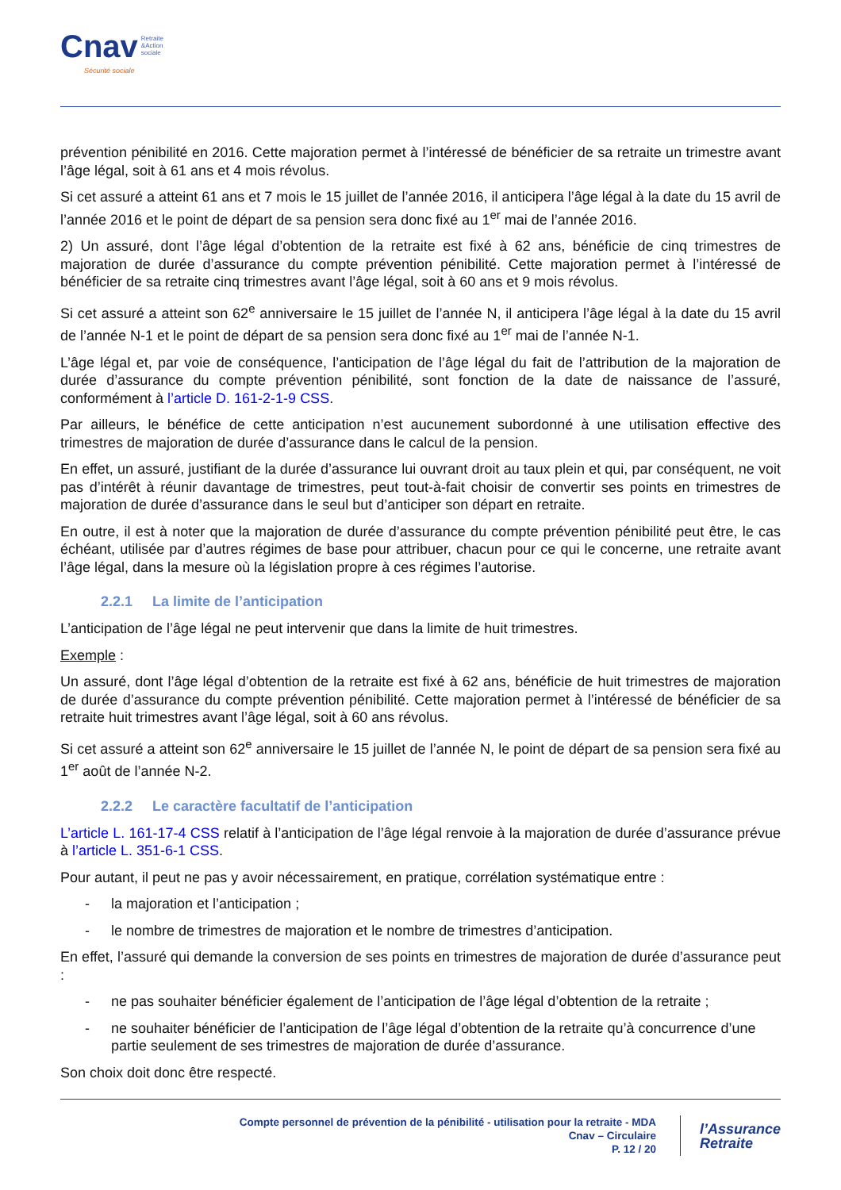Cnav Retraite
&Action
sociale
Sécurité sociale
prévention pénibilité en 2016. Cette majoration permet à l’intéressé de bénéficier de sa retraite un trimestre avant l’âge légal, soit à 61 ans et 4 mois révolus.
Si cet assuré a atteint 61 ans et 7 mois le 15 juillet de l’année 2016, il anticipera l’âge légal à la date du 15 avril de l’année 2016 et le point de départ de sa pension sera donc fixé au 1<sup>er</sup> mai de l’année 2016.
2) Un assuré, dont l’âge légal d’obtention de la retraite est fixé à 62 ans, bénéficie de cinq trimestres de majoration de durée d’assurance du compte prévention pénibilité. Cette majoration permet à l’intéressé de bénéficier de sa retraite cinq trimestres avant l’âge légal, soit à 60 ans et 9 mois révolus.
Si cet assuré a atteint son 62<sup>e</sup> anniversaire le 15 juillet de l’année N, il anticipera l’âge légal à la date du 15 avril de l’année N-1 et le point de départ de sa pension sera donc fixé au 1<sup>er</sup> mai de l’année N-1.
L’âge légal et, par voie de conséquence, l’anticipation de l’âge légal du fait de l’attribution de la majoration de durée d’assurance du compte prévention pénibilité, sont fonction de la date de naissance de l’assuré, conformément à l’article D. 161-2-1-9 CSS.
Par ailleurs, le bénéfice de cette anticipation n’est aucunement subordonné à une utilisation effective des trimestres de majoration de durée d’assurance dans le calcul de la pension.
En effet, un assuré, justifiant de la durée d’assurance lui ouvrant droit au taux plein et qui, par conséquent, ne voit pas d’intérêt à réunir davantage de trimestres, peut tout-à-fait choisir de convertir ses points en trimestres de majoration de durée d’assurance dans le seul but d’anticiper son départ en retraite.
En outre, il est à noter que la majoration de durée d’assurance du compte prévention pénibilité peut être, le cas échéant, utilisée par d’autres régimes de base pour attribuer, chacun pour ce qui le concerne, une retraite avant l’âge légal, dans la mesure où la législation propre à ces régimes l’autorise.
2.2.1 La limite de l’anticipation
L’anticipation de l’âge légal ne peut intervenir que dans la limite de huit trimestres.
Exemple :
Un assuré, dont l’âge légal d’obtention de la retraite est fixé à 62 ans, bénéficie de huit trimestres de majoration de durée d’assurance du compte prévention pénibilité. Cette majoration permet à l’intéressé de bénéficier de sa retraite huit trimestres avant l’âge légal, soit à 60 ans révolus.
Si cet assuré a atteint son 62<sup>e</sup> anniversaire le 15 juillet de l’année N, le point de départ de sa pension sera fixé au 1<sup>er</sup> août de l’année N-2.
2.2.2 Le caractère facultatif de l’anticipation
L’article L. 161-17-4 CSS relatif à l’anticipation de l’âge légal renvoie à la majoration de durée d’assurance prévue à l’article L. 351-6-1 CSS.
Pour autant, il peut ne pas y avoir nécessairement, en pratique, corrélation systématique entre :
- la majoration et l’anticipation ;
- le nombre de trimestres de majoration et le nombre de trimestres d’anticipation.
En effet, l’assuré qui demande la conversion de ses points en trimestres de majoration de durée d’assurance peut :
- ne pas souhaiter bénéficier également de l’anticipation de l’âge légal d’obtention de la retraite ;
- ne souhaiter bénéficier de l’anticipation de l’âge légal d’obtention de la retraite qu’à concurrence d’une partie seulement de ses trimestres de majoration de durée d’assurance.
Son choix doit donc être respecté.
Compte personnel de prévention de la pénibilité - utilisation pour la retraite - MDA
Cnav – Circulaire
P. 12 / 20
l’Assurance
Retraite